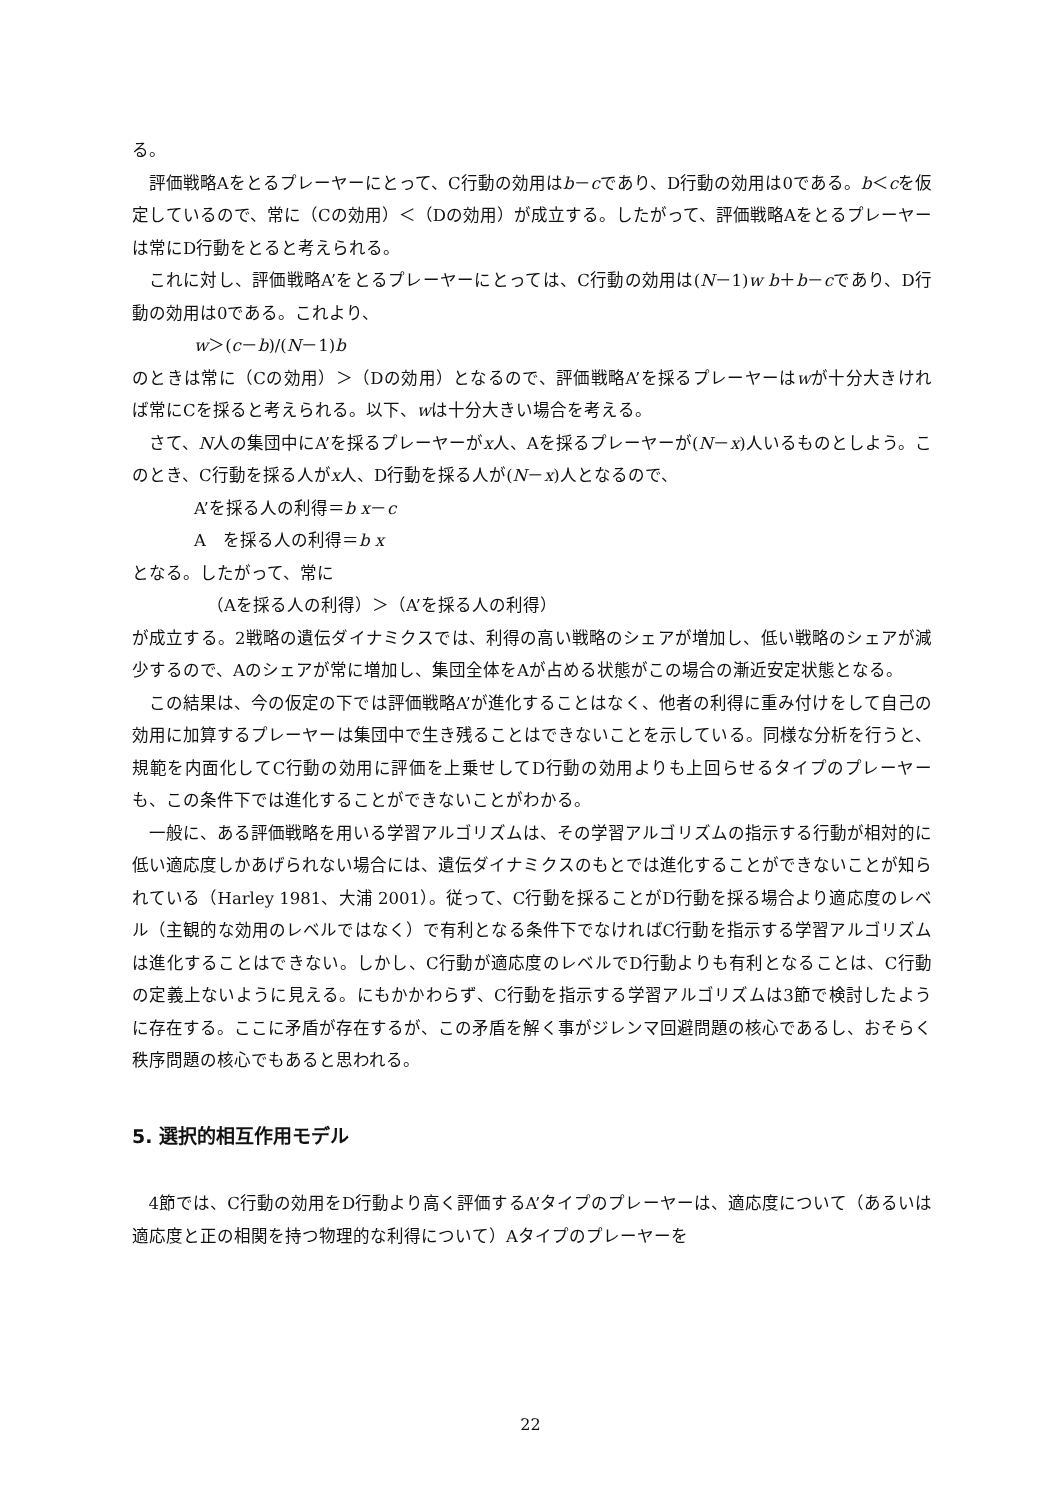る。
評価戦略Aをとるプレーヤーにとって、C行動の効用はb－cであり、D行動の効用は0である。b＜cを仮定しているので、常に（Cの効用）＜（Dの効用）が成立する。したがって、評価戦略Aをとるプレーヤーは常にD行動をとると考えられる。
これに対し、評価戦略A’をとるプレーヤーにとっては、C行動の効用は(N－1)w b＋b－cであり、D行動の効用は0である。これより、
w＞(c－b)/(N－1)b
のときは常に（Cの効用）＞（Dの効用）となるので、評価戦略A’を採るプレーヤーはwが十分大きければ常にCを採ると考えられる。以下、wは十分大きい場合を考える。
さて、N人の集団中にA’を採るプレーヤーがx人、Aを採るプレーヤーが(N－x)人いるものとしよう。このとき、C行動を採る人がx人、D行動を採る人が(N－x)人となるので、
A’を採る人の利得＝b x－c
A　を採る人の利得＝b x
となる。したがって、常に
（Aを採る人の利得）＞（A’を採る人の利得）
が成立する。2戦略の遺伝ダイナミクスでは、利得の高い戦略のシェアが増加し、低い戦略のシェアが減少するので、Aのシェアが常に増加し、集団全体をAが占める状態がこの場合の漸近安定状態となる。
この結果は、今の仮定の下では評価戦略A’が進化することはなく、他者の利得に重み付けをして自己の効用に加算するプレーヤーは集団中で生き残ることはできないことを示している。同様な分析を行うと、規範を内面化してC行動の効用に評価を上乗せしてD行動の効用よりも上回らせるタイプのプレーヤーも、この条件下では進化することができないことがわかる。
一般に、ある評価戦略を用いる学習アルゴリズムは、その学習アルゴリズムの指示する行動が相対的に低い適応度しかあげられない場合には、遺伝ダイナミクスのもとでは進化することができないことが知られている（Harley 1981、大浦 2001）。従って、C行動を採ることがD行動を採る場合より適応度のレベル（主観的な効用のレベルではなく）で有利となる条件下でなければC行動を指示する学習アルゴリズムは進化することはできない。しかし、C行動が適応度のレベルでD行動よりも有利となることは、C行動の定義上ないように見える。にもかかわらず、C行動を指示する学習アルゴリズムは3節で検討したように存在する。ここに矛盾が存在するが、この矛盾を解く事がジレンマ回避問題の核心であるし、おそらく秩序問題の核心でもあると思われる。
5. 選択的相互作用モデル
4節では、C行動の効用をD行動より高く評価するA’タイプのプレーヤーは、適応度について（あるいは適応度と正の相関を持つ物理的な利得について）Aタイプのプレーヤーを
22